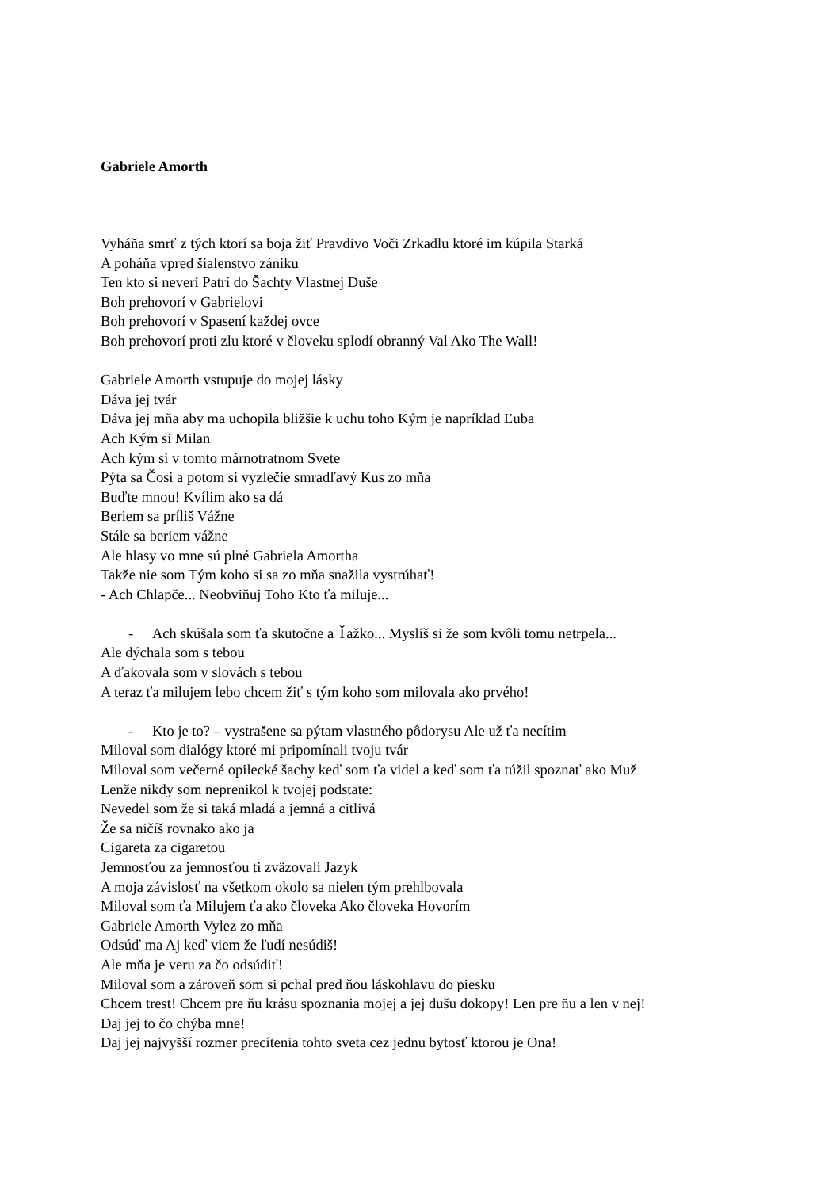Gabriele Amorth
Vyháňa smrť z tých ktorí sa boja žiť Pravdivo Voči Zrkadlu ktoré im kúpila Starká
A poháňa vpred šialenstvo zániku
Ten kto si neverí Patrí do Šachty Vlastnej Duše
Boh prehovorí v Gabrielovi
Boh prehovorí v Spasení každej ovce
Boh prehovorí proti zlu ktoré v človeku splodí obranný Val Ako The Wall!
Gabriele Amorth vstupuje do mojej lásky
Dáva jej tvár
Dáva jej mňa aby ma uchopila bližšie k uchu toho Kým je napríklad Ľuba
Ach Kým si Milan
Ach kým si v tomto márnotratnom Svete
Pýta sa Čosi a potom si vyzlečie smradľavý Kus zo mňa
Buďte mnou! Kvílim ako sa dá
Beriem sa príliš Vážne
Stále sa beriem vážne
Ale hlasy vo mne sú plné Gabriela Amortha
Takže nie som Tým koho si sa zo mňa snažila vystrúhať!
- Ach Chlapče... Neobviňuj Toho Kto ťa miluje...
- Ach skúšala som ťa skutočne a Ťažko... Myslíš si že som kvôli tomu netrpela...
Ale dýchala som s tebou
A ďakovala som v slovách s tebou
A teraz ťa milujem lebo chcem žiť s tým koho som milovala ako prvého!
- Kto je to? – vystrašene sa pýtam vlastného pôdorysu Ale už ťa necítim
Miloval som dialógy ktoré mi pripomínali tvoju tvár
Miloval som večerné opilecké šachy keď som ťa videl a keď som ťa túžil spoznať ako Muž
Lenže nikdy som neprenikol k tvojej podstate:
Nevedel som že si taká mladá a jemná a citlivá
Že sa ničíš rovnako ako ja
Cigareta za cigaretou
Jemnosťou za jemnosťou ti zväzovali Jazyk
A moja závislosť na všetkom okolo sa nielen tým prehlbovala
Miloval som ťa Milujem ťa ako človeka Ako človeka Hovorím
Gabriele Amorth Vylez zo mňa
Odsúď ma Aj keď viem že ľudí nesúdiš!
Ale mňa je veru za čo odsúdiť!
Miloval som a zároveň som si pchal pred ňou láskohlavu do piesku
Chcem trest! Chcem pre ňu krásu spoznania mojej a jej dušu dokopy! Len pre ňu a len v nej!
Daj jej to čo chýba mne!
Daj jej najvyšší rozmer precítenia tohto sveta cez jednu bytosť ktorou je Ona!